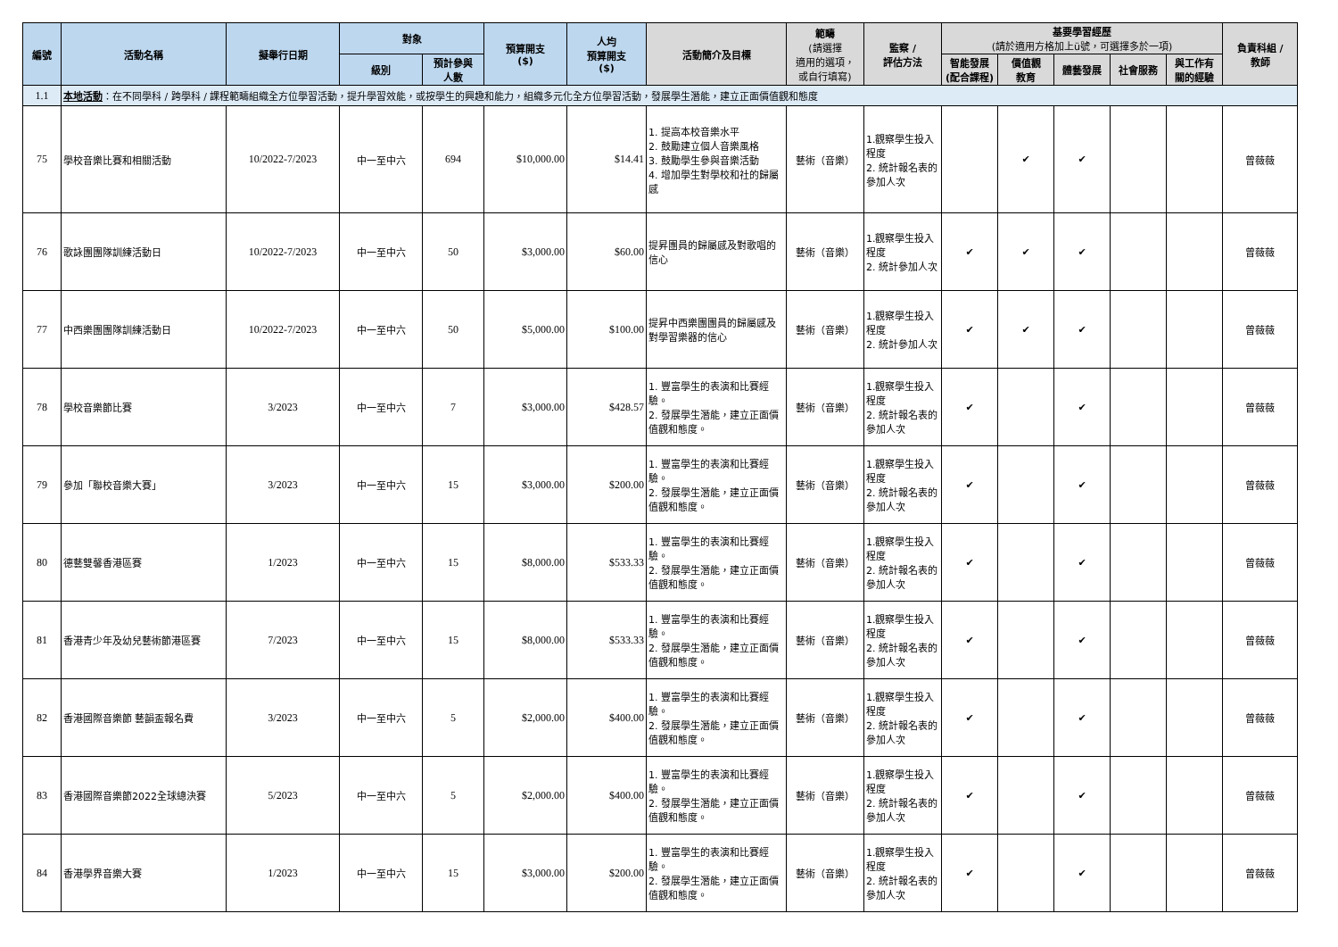| 編號 | 活動名稱 | 擬舉行日期 | 對象 | | 預算開支 ($) | 人均 預算開支 ($) | 活動簡介及目標 | 範疇 (請選擇 適用的選項， 或自行填寫) | 監察 / 評估方法 | 基要學習經歷 (請於適用方格加上ü號，可選擇多於一項) | | | | | 負責科組 / 教師 |
| --- | --- | --- | --- | --- | --- | --- | --- | --- | --- | --- | --- | --- | --- | --- | --- |
| | | | 級別 | 預計參與 人數 | | | | | | 智能發展 (配合課程) | 價值觀 教育 | 體藝發展 | 社會服務 | 與工作有 關的經驗 | |
| 1.1 | 本地活動 ：在不同學科 / 跨學科 / 課程範疇組織全方位學習活動，提升學習效能，或按學生的興趣和能力，組織多元化全方位學習活動，發展學生潛能，建立正面價值觀和態度 | | | | | | | | | | | | | | |
| 75 | 學校音樂比賽和相關活動 | 10/2022-7/2023 | 中一至中六 | 694 | $10,000.00 | $14.41 | 1. 提高本校音樂水平 2. 鼓勵建立個人音樂風格 3. 鼓勵學生參與音樂活動 4. 增加學生對學校和社的歸屬感 | 藝術（音樂） | 1.觀察學生投入程度 2. 統計報名表的參加人次 | | ✔ | ✔ | | | 曾薇薇 |
| 76 | 歌詠團團隊訓練活動日 | 10/2022-7/2023 | 中一至中六 | 50 | $3,000.00 | $60.00 | 提昇團員的歸屬感及對歌唱的信心 | 藝術（音樂） | 1.觀察學生投入程度 2. 統計參加人次 | ✔ | ✔ | ✔ | | | 曾薇薇 |
| 77 | 中西樂團團隊訓練活動日 | 10/2022-7/2023 | 中一至中六 | 50 | $5,000.00 | $100.00 | 提昇中西樂團團員的歸屬感及對學習樂器的信心 | 藝術（音樂） | 1.觀察學生投入程度 2. 統計參加人次 | ✔ | ✔ | ✔ | | | 曾薇薇 |
| 78 | 學校音樂節比賽 | 3/2023 | 中一至中六 | 7 | $3,000.00 | $428.57 | 1. 豐富學生的表演和比賽經驗。 2. 發展學生潛能，建立正面價值觀和態度。 | 藝術（音樂） | 1.觀察學生投入程度 2. 統計報名表的參加人次 | ✔ | | ✔ | | | 曾薇薇 |
| 79 | 參加「聯校音樂大賽」 | 3/2023 | 中一至中六 | 15 | $3,000.00 | $200.00 | 1. 豐富學生的表演和比賽經驗。 2. 發展學生潛能，建立正面價值觀和態度。 | 藝術（音樂） | 1.觀察學生投入程度 2. 統計報名表的參加人次 | ✔ | | ✔ | | | 曾薇薇 |
| 80 | 德藝雙馨香港區賽 | 1/2023 | 中一至中六 | 15 | $8,000.00 | $533.33 | 1. 豐富學生的表演和比賽經驗。 2. 發展學生潛能，建立正面價值觀和態度。 | 藝術（音樂） | 1.觀察學生投入程度 2. 統計報名表的參加人次 | ✔ | | ✔ | | | 曾薇薇 |
| 81 | 香港青少年及幼兒藝術節港區賽 | 7/2023 | 中一至中六 | 15 | $8,000.00 | $533.33 | 1. 豐富學生的表演和比賽經驗。 2. 發展學生潛能，建立正面價值觀和態度。 | 藝術（音樂） | 1.觀察學生投入程度 2. 統計報名表的參加人次 | ✔ | | ✔ | | | 曾薇薇 |
| 82 | 香港國際音樂節 藝韻盃報名費 | 3/2023 | 中一至中六 | 5 | $2,000.00 | $400.00 | 1. 豐富學生的表演和比賽經驗。 2. 發展學生潛能，建立正面價值觀和態度。 | 藝術（音樂） | 1.觀察學生投入程度 2. 統計報名表的參加人次 | ✔ | | ✔ | | | 曾薇薇 |
| 83 | 香港國際音樂節2022全球總決賽 | 5/2023 | 中一至中六 | 5 | $2,000.00 | $400.00 | 1. 豐富學生的表演和比賽經驗。 2. 發展學生潛能，建立正面價值觀和態度。 | 藝術（音樂） | 1.觀察學生投入程度 2. 統計報名表的參加人次 | ✔ | | ✔ | | | 曾薇薇 |
| 84 | 香港學界音樂大賽 | 1/2023 | 中一至中六 | 15 | $3,000.00 | $200.00 | 1. 豐富學生的表演和比賽經驗。 2. 發展學生潛能，建立正面價值觀和態度。 | 藝術（音樂） | 1.觀察學生投入程度 2. 統計報名表的參加人次 | ✔ | | ✔ | | | 曾薇薇 |